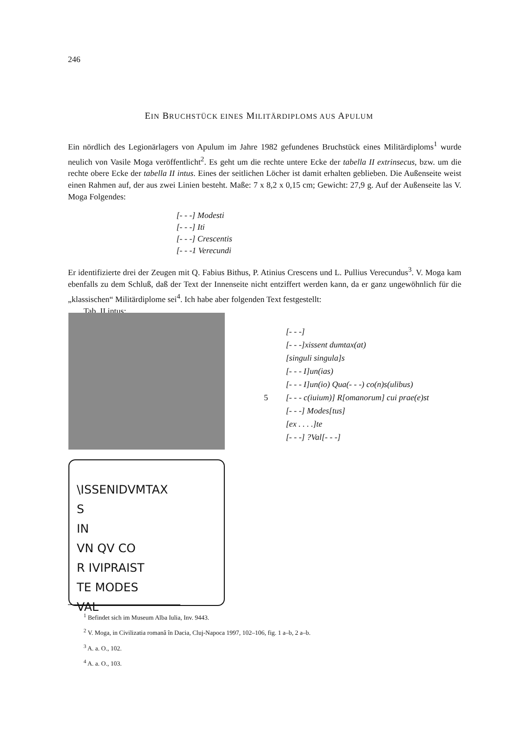246
EIN BRUCHSTÜCK EINES MILITÄRDIPLOMS AUS APULUM
Ein nördlich des Legionärlagers von Apulum im Jahre 1982 gefundenes Bruchstück eines Militärdiploms<sup>1</sup> wurde neulich von Vasile Moga veröffentlicht<sup>2</sup>. Es geht um die rechte untere Ecke der tabella II extrinsecus, bzw. um die rechte obere Ecke der tabella II intus. Eines der seitlichen Löcher ist damit erhalten geblieben. Die Außenseite weist einen Rahmen auf, der aus zwei Linien besteht. Maße: 7 x 8,2 x 0,15 cm; Gewicht: 27,9 g. Auf der Außenseite las V. Moga Folgendes:
[- - -] Modesti
[- - -] Iti
[- - -] Crescentis
[- - -1 Verecundi
Er identifizierte drei der Zeugen mit Q. Fabius Bithus, P. Atinius Crescens und L. Pullius Verecundus<sup>3</sup>. V. Moga kam ebenfalls zu dem Schluß, daß der Text der Innenseite nicht entziffert werden kann, da er ganz ungewöhnlich für die „klassischen“ Militärdiplome sei<sup>4</sup>. Ich habe aber folgenden Text festgestellt:
Tab. II intus:
\ISSENIDVMTAX
S
IN
VN QV CO
R IVIPRAIST
TE MODES
VAL
[- - -]
[- - -]xissent dumtax(at)
[singuli singula]s
[- - - I]un(ias)
[- - - I]un(io) Qua(- - -) co(n)s(ulibus)
5 [- - - c(iuium)] R[omanorum] cui prae(e)st
[- - -] Modes[tus]
[ex . . . .]te
[- - -] ?Val[- - -]
<sup>1</sup> Befindet sich im Museum Alba Iulia, Inv. 9443.
<sup>2</sup> V. Moga, in Civilizatia romanâ în Dacia, Cluj-Napoca 1997, 102–106, fig. 1 a–b, 2 a–b.
<sup>3</sup> A. a. O., 102.
<sup>4</sup> A. a. O., 103.